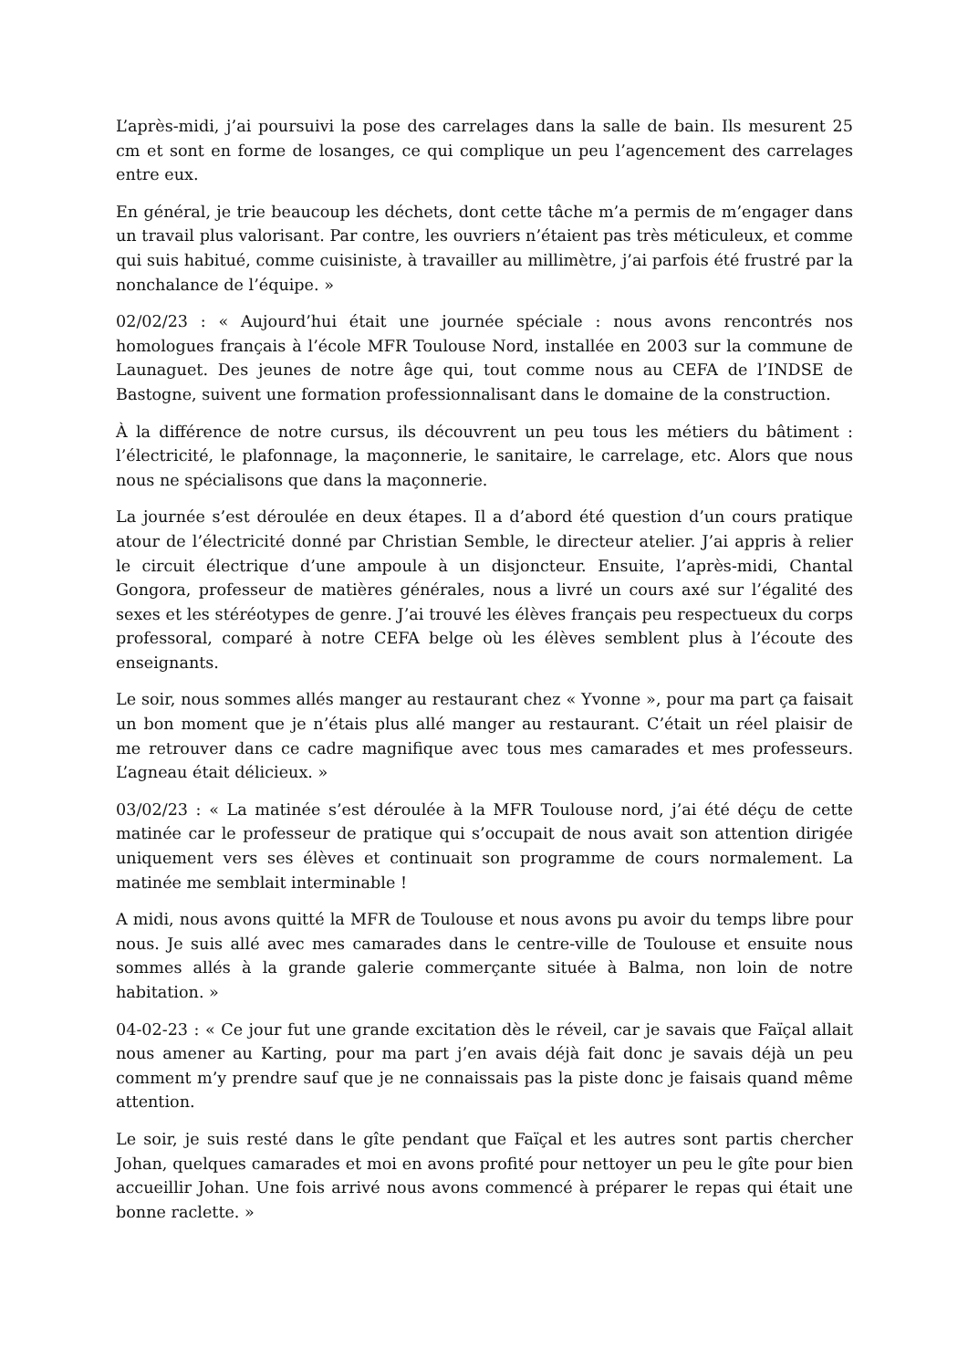L’après-midi, j’ai poursuivi la pose des carrelages dans la salle de bain. Ils mesurent 25 cm et sont en forme de losanges, ce qui complique un peu l’agencement des carrelages entre eux.
En général, je trie beaucoup les déchets, dont cette tâche m’a permis de m’engager dans un travail plus valorisant. Par contre, les ouvriers n’étaient pas très méticuleux, et comme qui suis habitué, comme cuisiniste, à travailler au millimètre, j’ai parfois été frustré par la nonchalance de l’équipe. »
02/02/23 : « Aujourd’hui était une journée spéciale : nous avons rencontrés nos homologues français à l’école MFR Toulouse Nord, installée en 2003 sur la commune de Launaguet. Des jeunes de notre âge qui, tout comme nous au CEFA de l’INDSE de Bastogne, suivent une formation professionnalisant dans le domaine de la construction.
À la différence de notre cursus, ils découvrent un peu tous les métiers du bâtiment : l’électricité, le plafonnage, la maçonnerie, le sanitaire, le carrelage, etc. Alors que nous nous ne spécialisons que dans la maçonnerie.
La journée s’est déroulée en deux étapes. Il a d’abord été question d’un cours pratique atour de l’électricité donné par Christian Semble, le directeur atelier. J’ai appris à relier le circuit électrique d’une ampoule à un disjoncteur. Ensuite, l’après-midi, Chantal Gongora, professeur de matières générales, nous a livré un cours axé sur l’égalité des sexes et les stéréotypes de genre. J’ai trouvé les élèves français peu respectueux du corps professoral, comparé à notre CEFA belge où les élèves semblent plus à l’écoute des enseignants.
Le soir, nous sommes allés manger au restaurant chez « Yvonne », pour ma part ça faisait un bon moment que je n’étais plus allé manger au restaurant. C’était un réel plaisir de me retrouver dans ce cadre magnifique avec tous mes camarades et mes professeurs. L’agneau était délicieux. »
03/02/23 : « La matinée s’est déroulée à la MFR Toulouse nord, j’ai été déçu de cette matinée car le professeur de pratique qui s’occupait de nous avait son attention dirigée uniquement vers ses élèves et continuait son programme de cours normalement. La matinée me semblait interminable !
A midi, nous avons quitté la MFR de Toulouse et nous avons pu avoir du temps libre pour nous. Je suis allé avec mes camarades dans le centre-ville de Toulouse et ensuite nous sommes allés à la grande galerie commerçante située à Balma, non loin de notre habitation. »
04-02-23 : « Ce jour fut une grande excitation dès le réveil, car je savais que Faïçal allait nous amener au Karting, pour ma part j’en avais déjà fait donc je savais déjà un peu comment m’y prendre sauf que je ne connaissais pas la piste donc je faisais quand même attention.
Le soir, je suis resté dans le gîte pendant que Faïçal et les autres sont partis chercher Johan, quelques camarades et moi en avons profité pour nettoyer un peu le gîte pour bien accueillir Johan. Une fois arrivé nous avons commencé à préparer le repas qui était une bonne raclette. »